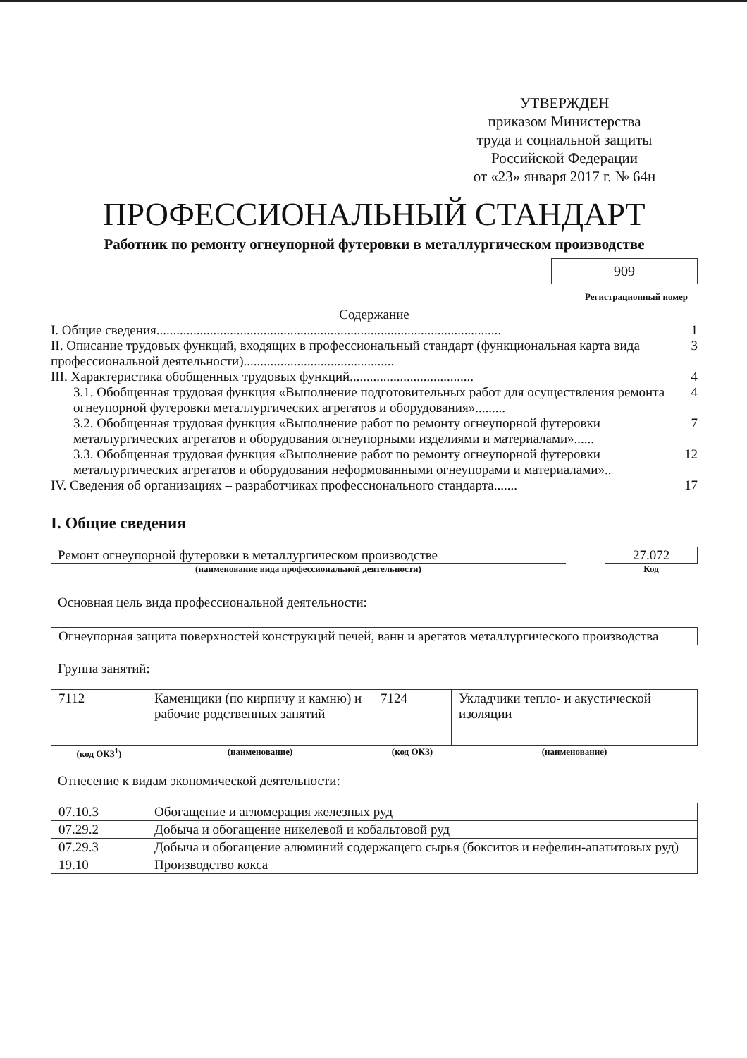УТВЕРЖДЕН
приказом Министерства
труда и социальной защиты
Российской Федерации
от «23» января 2017 г. № 64н
ПРОФЕССИОНАЛЬНЫЙ СТАНДАРТ
Работник по ремонту огнеупорной футеровки в металлургическом производстве
909
Регистрационный номер
Содержание
I. Общие сведения....................................................................................................... 1
II. Описание трудовых функций, входящих в профессиональный стандарт (функциональная карта вида профессиональной деятельности)............................................. 3
III. Характеристика обобщенных трудовых функций..................................... 4
3.1. Обобщенная трудовая функция «Выполнение подготовительных работ для осуществления ремонта огнеупорной футеровки металлургических агрегатов и оборудования»......... 4
3.2. Обобщенная трудовая функция «Выполнение работ по ремонту огнеупорной футеровки металлургических агрегатов и оборудования огнеупорными изделиями и материалами»...... 7
3.3. Обобщенная трудовая функция «Выполнение работ по ремонту огнеупорной футеровки металлургических агрегатов и оборудования неформованными огнеупорами и материалами».. 12
IV. Сведения об организациях – разработчиках профессионального стандарта....... 17
I. Общие сведения
Ремонт огнеупорной футеровки в металлургическом производстве
(наименование вида профессиональной деятельности)
27.072
Код
Основная цель вида профессиональной деятельности:
| Огнеупорная защита поверхностей конструкций печей, ванн и арегатов металлургического производства |
Группа занятий:
| 7112 | Каменщики (по кирпичу и камню) и рабочие родственных занятий | 7124 | Укладчики тепло- и акустической изоляции |
| (код ОКЗ<sup>1</sup>) | (наименование) | (код ОКЗ) | (наименование) |
Отнесение к видам экономической деятельности:
| 07.10.3 | Обогащение и агломерация железных руд |
| 07.29.2 | Добыча и обогащение никелевой и кобальтовой руд |
| 07.29.3 | Добыча и обогащение алюминий содержащего сырья (бокситов и нефелин-апатитовых руд) |
| 19.10 | Производство кокса |